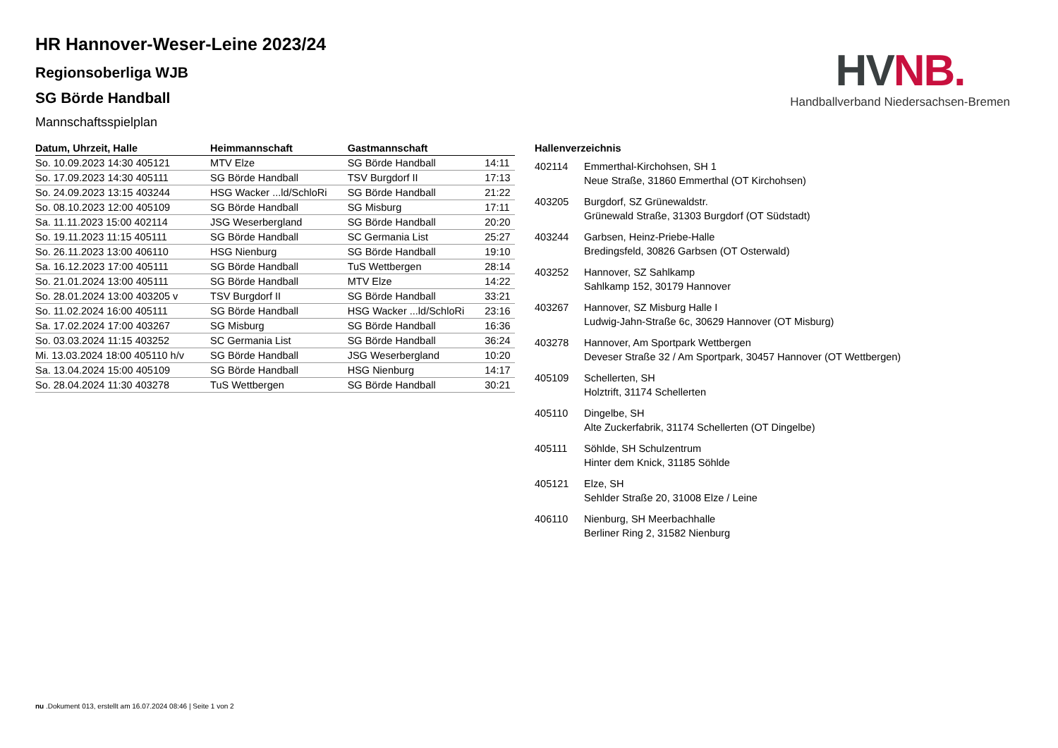HR Hannover-Weser-Leine 2023/24
Regionsoberliga WJB
SG Börde Handball
Mannschaftsspielplan
HV NB.
Handballverband Niedersachsen-Bremen
| Datum, Uhrzeit, Halle | Heimmannschaft | Gastmannschaft | |
| --- | --- | --- | --- |
| So. 10.09.2023 14:30 405121 | MTV Elze | SG Börde Handball | 14:11 |
| So. 17.09.2023 14:30 405111 | SG Börde Handball | TSV Burgdorf II | 17:13 |
| So. 24.09.2023 13:15 403244 | HSG Wacker ...ld/SchloRi | SG Börde Handball | 21:22 |
| So. 08.10.2023 12:00 405109 | SG Börde Handball | SG Misburg | 17:11 |
| Sa. 11.11.2023 15:00 402114 | JSG Weserbergland | SG Börde Handball | 20:20 |
| So. 19.11.2023 11:15 405111 | SG Börde Handball | SC Germania List | 25:27 |
| So. 26.11.2023 13:00 406110 | HSG Nienburg | SG Börde Handball | 19:10 |
| Sa. 16.12.2023 17:00 405111 | SG Börde Handball | TuS Wettbergen | 28:14 |
| So. 21.01.2024 13:00 405111 | SG Börde Handball | MTV Elze | 14:22 |
| So. 28.01.2024 13:00 403205 v | TSV Burgdorf II | SG Börde Handball | 33:21 |
| So. 11.02.2024 16:00 405111 | SG Börde Handball | HSG Wacker ...ld/SchloRi | 23:16 |
| Sa. 17.02.2024 17:00 403267 | SG Misburg | SG Börde Handball | 16:36 |
| So. 03.03.2024 11:15 403252 | SC Germania List | SG Börde Handball | 36:24 |
| Mi. 13.03.2024 18:00 405110 h/v | SG Börde Handball | JSG Weserbergland | 10:20 |
| Sa. 13.04.2024 15:00 405109 | SG Börde Handball | HSG Nienburg | 14:17 |
| So. 28.04.2024 11:30 403278 | TuS Wettbergen | SG Börde Handball | 30:21 |
| Hallenverzeichnis | |
| --- | --- |
| 402114 | Emmerthal-Kirchohsen, SH 1 Neue Straße, 31860 Emmerthal (OT Kirchohsen) |
| 403205 | Burgdorf, SZ Grünewaldstr. Grünewald Straße, 31303 Burgdorf (OT Südstadt) |
| 403244 | Garbsen, Heinz-Priebe-Halle Bredingsfeld, 30826 Garbsen (OT Osterwald) |
| 403252 | Hannover, SZ Sahlkamp Sahlkamp 152, 30179 Hannover |
| 403267 | Hannover, SZ Misburg Halle I Ludwig-Jahn-Straße 6c, 30629 Hannover (OT Misburg) |
| 403278 | Hannover, Am Sportpark Wettbergen Deveser Straße 32 / Am Sportpark, 30457 Hannover (OT Wettbergen) |
| 405109 | Schellerten, SH Holztrift, 31174 Schellerten |
| 405110 | Dingelbe, SH Alte Zuckerfabrik, 31174 Schellerten (OT Dingelbe) |
| 405111 | Söhlde, SH Schulzentrum Hinter dem Knick, 31185 Söhlde |
| 405121 | Elze, SH Sehlder Straße 20, 31008 Elze / Leine |
| 406110 | Nienburg, SH Meerbachhalle Berliner Ring 2, 31582 Nienburg |
nu .Dokument 013, erstellt am 16.07.2024 08:46 | Seite 1 von 2